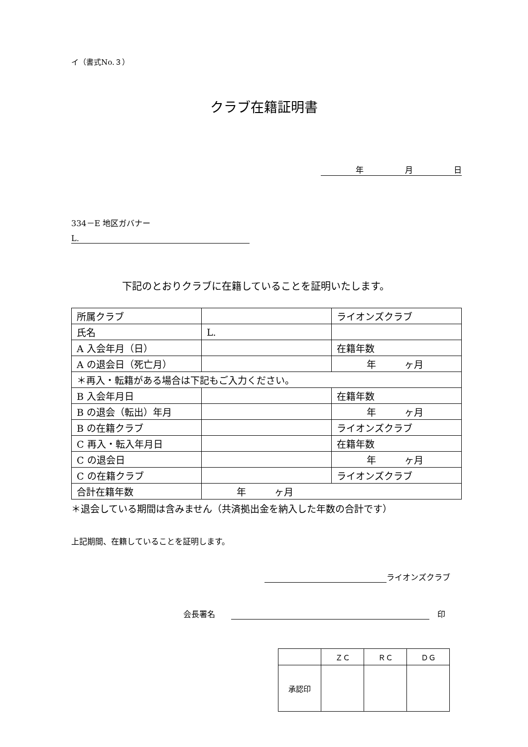イ（書式No.３）
クラブ在籍証明書
年 月 日
334－E 地区ガバナー
L.
下記のとおりクラブに在籍していることを証明いたします。
| 所属クラブ | | ライオンズクラブ |
| 氏名 | L. | |
| A 入会年月（日） | | 在籍年数 |
| A の退会日（死亡月） | | 年 ヶ月 |
| ＊再入・転籍がある場合は下記もご入力ください。 | | |
| B 入会年月日 | | 在籍年数 |
| B の退会（転出）年月 | | 年 ヶ月 |
| B の在籍クラブ | | ライオンズクラブ |
| C 再入・転入年月日 | | 在籍年数 |
| C の退会日 | | 年 ヶ月 |
| C の在籍クラブ | | ライオンズクラブ |
| 合計在籍年数 | 年 ヶ月 | |
＊退会している期間は含みません（共済拠出金を納入した年数の合計です）
上記期間、在籍していることを証明します。
ライオンズクラブ
会長署名　　 　印
| | ＺＣ | ＲＣ | ＤＧ |
| 承認印 | | | |